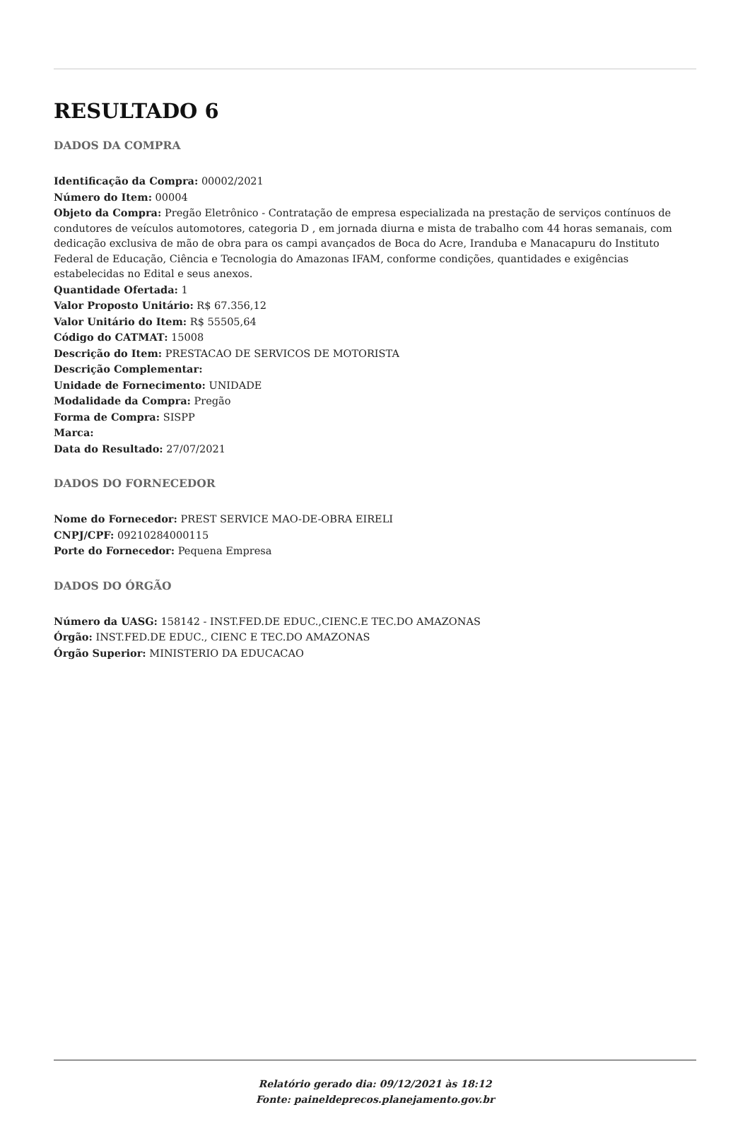RESULTADO 6
DADOS DA COMPRA
Identificação da Compra: 00002/2021
Número do Item: 00004
Objeto da Compra: Pregão Eletrônico - Contratação de empresa especializada na prestação de serviços contínuos de condutores de veículos automotores, categoria D , em jornada diurna e mista de trabalho com 44 horas semanais, com dedicação exclusiva de mão de obra para os campi avançados de Boca do Acre, Iranduba e Manacapuru do Instituto Federal de Educação, Ciência e Tecnologia do Amazonas IFAM, conforme condições, quantidades e exigências estabelecidas no Edital e seus anexos.
Quantidade Ofertada: 1
Valor Proposto Unitário: R$ 67.356,12
Valor Unitário do Item: R$ 55505,64
Código do CATMAT: 15008
Descrição do Item: PRESTACAO DE SERVICOS DE MOTORISTA
Descrição Complementar:
Unidade de Fornecimento: UNIDADE
Modalidade da Compra: Pregão
Forma de Compra: SISPP
Marca:
Data do Resultado: 27/07/2021
DADOS DO FORNECEDOR
Nome do Fornecedor: PREST SERVICE MAO-DE-OBRA EIRELI
CNPJ/CPF: 09210284000115
Porte do Fornecedor: Pequena Empresa
DADOS DO ÓRGÃO
Número da UASG: 158142 - INST.FED.DE EDUC.,CIENC.E TEC.DO AMAZONAS
Órgão: INST.FED.DE EDUC., CIENC E TEC.DO AMAZONAS
Órgão Superior: MINISTERIO DA EDUCACAO
Relatório gerado dia: 09/12/2021 às 18:12
Fonte: paineldeprecos.planejamento.gov.br